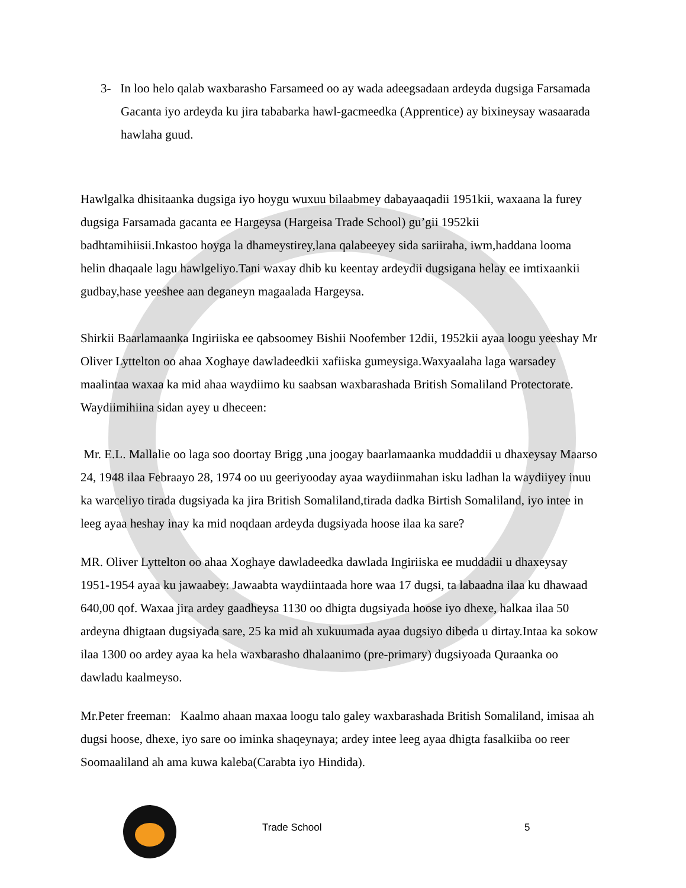3- In loo helo qalab waxbarasho Farsameed oo ay wada adeegsadaan ardeyda dugsiga Farsamada Gacanta iyo ardeyda ku jira tababarka hawl-gacmeedka (Apprentice) ay bixineysay wasaarada hawlaha guud.
Hawlgalka dhisitaanka dugsiga iyo hoygu wuxuu bilaabmey dabayaaqadii 1951kii, waxaana la furey dugsiga Farsamada gacanta ee Hargeysa (Hargeisa Trade School) gu’gii 1952kii badhtamihiisii.Inkastoo hoyga la dhameystirey,lana qalabeeyey sida sariiraha, iwm,haddana looma helin dhaqaale lagu hawlgeliyo.Tani waxay dhib ku keentay ardeydii dugsigana helay ee imtixaankii gudbay,hase yeeshee aan deganeyn magaalada Hargeysa.
Shirkii Baarlamaanka Ingiriiska ee qabsoomey Bishii Noofember 12dii, 1952kii ayaa loogu yeeshay Mr Oliver Lyttelton oo ahaa Xoghaye dawladeedkii xafiiska gumeysiga.Waxyaalaha laga warsadey maalintaa waxaa ka mid ahaa waydiimo ku saabsan waxbarashada British Somaliland Protectorate. Waydiimihiina sidan ayey u dheceen:
Mr. E.L. Mallalie oo laga soo doortay Brigg ,una joogay baarlamaanka muddaddii u dhaxeysay Maarso 24, 1948 ilaa Febraayo 28, 1974 oo uu geeriyooday ayaa waydiinmahan isku ladhan la waydiiyey inuu ka warceliyo tirada dugsiyada ka jira British Somaliland,tirada dadka Birtish Somaliland, iyo intee in leeg ayaa heshay inay ka mid noqdaan ardeyda dugsiyada hoose ilaa ka sare?
MR. Oliver Lyttelton oo ahaa Xoghaye dawladeedka dawlada Ingiriiska ee muddadii u dhaxeysay 1951-1954 ayaa ku jawaabey: Jawaabta waydiintaada hore waa 17 dugsi, ta labaadna ilaa ku dhawaad 640,00 qof. Waxaa jira ardey gaadheysa 1130 oo dhigta dugsiyada hoose iyo dhexe, halkaa ilaa 50 ardeyna dhigtaan dugsiyada sare, 25 ka mid ah xukuumada ayaa dugsiyo dibeda u dirtay.Intaa ka sokow ilaa 1300 oo ardey ayaa ka hela waxbarasho dhalaanimo (pre-primary) dugsiyoada Quraanka oo dawladu kaalmeyso.
Mr.Peter freeman: Kaalmo ahaan maxaa loogu talo galey waxbarashada British Somaliland, imisaa ah dugsi hoose, dhexe, iyo sare oo iminka shaqeynaya; ardey intee leeg ayaa dhigta fasalkiiba oo reer Soomaaliland ah ama kuwa kaleba(Carabta iyo Hindida).
Trade School 5